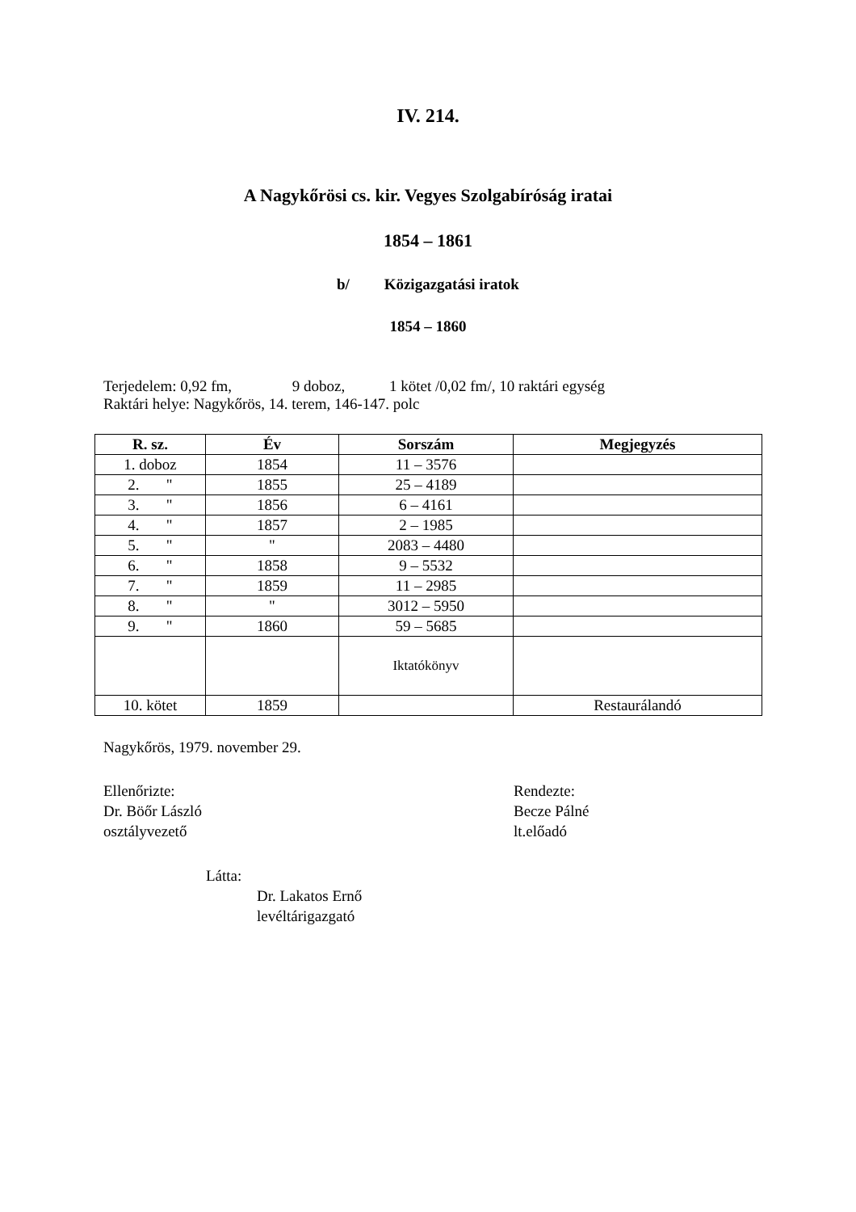IV. 214.
A Nagykőrösi cs. kir. Vegyes Szolgabíróság iratai
1854 – 1861
b/ Közigazgatási iratok
1854 – 1860
Terjedelem: 0,92 fm, 9 doboz, 1 kötet /0,02 fm/, 10 raktári egység
Raktári helye: Nagykőrös, 14. terem, 146-147. polc
| R. sz. | Év | Sorszám | Megjegyzés |
| --- | --- | --- | --- |
| 1. doboz | 1854 | 11 – 3576 | |
| 2. " | 1855 | 25 – 4189 | |
| 3. " | 1856 | 6 – 4161 | |
| 4. " | 1857 | 2 – 1985 | |
| 5. " | " | 2083 – 4480 | |
| 6. " | 1858 | 9 – 5532 | |
| 7. " | 1859 | 11 – 2985 | |
| 8. " | " | 3012 – 5950 | |
| 9. " | 1860 | 59 – 5685 | |
| | | Iktatókönyv | |
| 10. kötet | 1859 | | Restaurálandó |
Nagykőrös, 1979. november 29.
Ellenőrizte:
Dr. Böőr László
osztályvezető
Rendezte:
Becze Pálné
lt.előadó
Látta:
Dr. Lakatos Ernő
levéltárigazgató